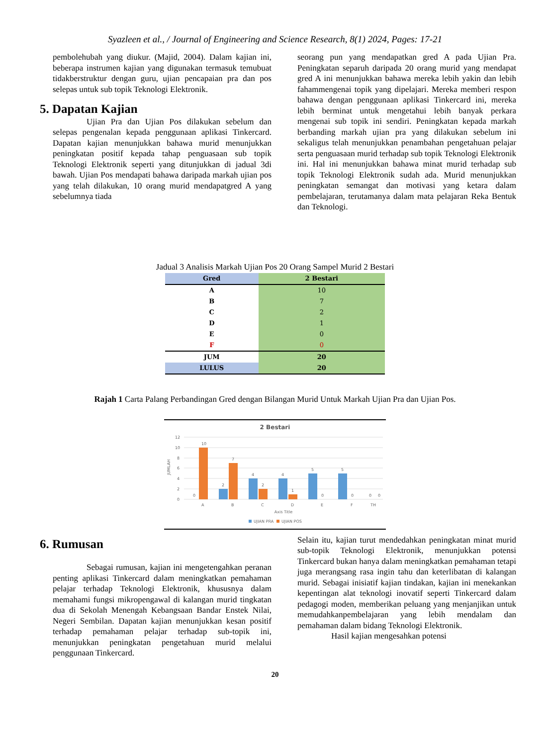Syazleen et al., / Journal of Engineering and Science Research, 8(1) 2024, Pages: 17-21
pembolehubah yang diukur. (Majid, 2004). Dalam kajian ini, beberapa instrumen kajian yang digunakan termasuk temubuat tidakberstruktur dengan guru, ujian pencapaian pra dan pos selepas untuk sub topik Teknologi Elektronik.
5. Dapatan Kajian
Ujian Pra dan Ujian Pos dilakukan sebelum dan selepas pengenalan kepada penggunaan aplikasi Tinkercard. Dapatan kajian menunjukkan bahawa murid menunjukkan peningkatan positif kepada tahap penguasaan sub topik Teknologi Elektronik seperti yang ditunjukkan di jadual 3di bawah. Ujian Pos mendapati bahawa daripada markah ujian pos yang telah dilakukan, 10 orang murid mendapatgred A yang sebelumnya tiada
seorang pun yang mendapatkan gred A pada Ujian Pra. Peningkatan separuh daripada 20 orang murid yang mendapat gred A ini menunjukkan bahawa mereka lebih yakin dan lebih fahammengenai topik yang dipelajari. Mereka memberi respon bahawa dengan penggunaan aplikasi Tinkercard ini, mereka lebih berminat untuk mengetahui lebih banyak perkara mengenai sub topik ini sendiri. Peningkatan kepada markah berbanding markah ujian pra yang dilakukan sebelum ini sekaligus telah menunjukkan penambahan pengetahuan pelajar serta penguasaan murid terhadap sub topik Teknologi Elektronik ini. Hal ini menunjukkan bahawa minat murid terhadap sub topik Teknologi Elektronik sudah ada. Murid menunjukkan peningkatan semangat dan motivasi yang ketara dalam pembelajaran, terutamanya dalam mata pelajaran Reka Bentuk dan Teknologi.
Jadual 3 Analisis Markah Ujian Pos 20 Orang Sampel Murid 2 Bestari
| Gred | 2 Bestari |
| --- | --- |
| A | 10 |
| B | 7 |
| C | 2 |
| D | 1 |
| E | 0 |
| F | 0 |
| JUM | 20 |
| LULUS | 20 |
Rajah 1 Carta Palang Perbandingan Gred dengan Bilangan Murid Untuk Markah Ujian Pra dan Ujian Pos.
2 Bestari
12
10
8
6
4
2
0
JUMLAH
10
7
2
2
4
4
1
5
5
0
0
0
0
0
A
B
C
D
E
F
TH
Axis Title
UJIAN PRA
UJIAN POS
6. Rumusan
Sebagai rumusan, kajian ini mengetengahkan peranan penting aplikasi Tinkercard dalam meningkatkan pemahaman pelajar terhadap Teknologi Elektronik, khususnya dalam memahami fungsi mikropengawal di kalangan murid tingkatan dua di Sekolah Menengah Kebangsaan Bandar Enstek Nilai, Negeri Sembilan. Dapatan kajian menunjukkan kesan positif terhadap pemahaman pelajar terhadap sub-topik ini, menunjukkan peningkatan pengetahuan murid melalui penggunaan Tinkercard.
Selain itu, kajian turut mendedahkan peningkatan minat murid sub-topik Teknologi Elektronik, menunjukkan potensi Tinkercard bukan hanya dalam meningkatkan pemahaman tetapi juga merangsang rasa ingin tahu dan keterlibatan di kalangan murid. Sebagai inisiatif kajian tindakan, kajian ini menekankan kepentingan alat teknologi inovatif seperti Tinkercard dalam pedagogi moden, memberikan peluang yang menjanjikan untuk memudahkanpembelajaran yang lebih mendalam dan pemahaman dalam bidang Teknologi Elektronik.
Hasil kajian mengesahkan potensi
20